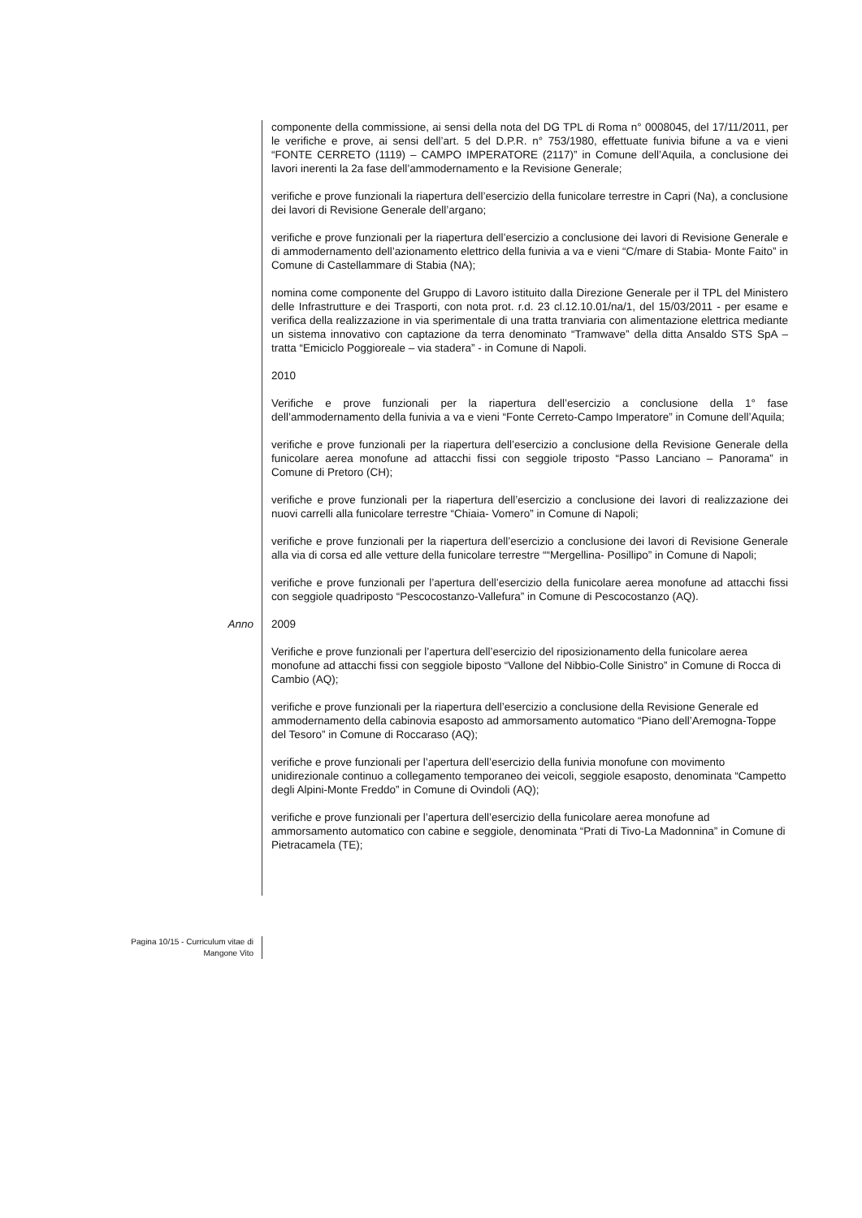componente della commissione, ai sensi della nota del DG TPL di Roma n° 0008045, del 17/11/2011, per le verifiche e prove, ai sensi dell’art. 5 del D.P.R. n° 753/1980, effettuate funivia bifune a va e vieni “FONTE CERRETO (1119) – CAMPO IMPERATORE (2117)” in Comune dell’Aquila, a conclusione dei lavori inerenti la 2a fase dell’ammodernamento e la Revisione Generale;
verifiche e prove funzionali la riapertura dell’esercizio della funicolare terrestre in Capri (Na), a conclusione dei lavori di Revisione Generale dell’argano;
verifiche e prove funzionali per la riapertura dell’esercizio a conclusione dei lavori di Revisione Generale e di ammodernamento dell’azionamento elettrico della funivia a va e vieni “C/mare di Stabia- Monte Faito” in Comune di Castellammare di Stabia (NA);
nomina come componente del Gruppo di Lavoro istituito dalla Direzione Generale per il TPL del Ministero delle Infrastrutture e dei Trasporti, con nota prot. r.d. 23 cl.12.10.01/na/1, del 15/03/2011 - per esame e verifica della realizzazione in via sperimentale di una tratta tranviaria con alimentazione elettrica mediante un sistema innovativo con captazione da terra denominato “Tramwave” della ditta Ansaldo STS SpA – tratta “Emiciclo Poggioreale – via stadera” - in Comune di Napoli.
2010
Verifiche e prove funzionali per la riapertura dell’esercizio a conclusione della 1° fase dell’ammodernamento della funivia a va e vieni “Fonte Cerreto-Campo Imperatore” in Comune dell’Aquila;
verifiche e prove funzionali per la riapertura dell’esercizio a conclusione della Revisione Generale della funicolare aerea monofune ad attacchi fissi con seggiole triposto “Passo Lanciano – Panorama” in Comune di Pretoro (CH);
verifiche e prove funzionali per la riapertura dell’esercizio a conclusione dei lavori di realizzazione dei nuovi carrelli alla funicolare terrestre “Chiaia- Vomero” in Comune di Napoli;
verifiche e prove funzionali per la riapertura dell’esercizio a conclusione dei lavori di Revisione Generale alla via di corsa ed alle vetture della funicolare terrestre ““Mergellina- Posillipo” in Comune di Napoli;
verifiche e prove funzionali per l’apertura dell’esercizio della funicolare aerea monofune ad attacchi fissi con seggiole quadriposto “Pescocostanzo-Vallefura” in Comune di Pescocostanzo (AQ).
Anno 2009
Verifiche e prove funzionali per l’apertura dell’esercizio del riposizionamento della funicolare aerea monofune ad attacchi fissi con seggiole biposto “Vallone del Nibbio-Colle Sinistro” in Comune di Rocca di Cambio (AQ);
verifiche e prove funzionali per la riapertura dell’esercizio a conclusione della Revisione Generale ed ammodernamento della cabinovia esaposto ad ammorsamento automatico “Piano dell’Aremogna-Toppe del Tesoro” in Comune di Roccaraso (AQ);
verifiche e prove funzionali per l’apertura dell’esercizio della funivia monofune con movimento unidirezionale continuo a collegamento temporaneo dei veicoli, seggiole esaposto, denominata “Campetto degli Alpini-Monte Freddo” in Comune di Ovindoli (AQ);
verifiche e prove funzionali per l’apertura dell’esercizio della funicolare aerea monofune ad ammorsamento automatico con cabine e seggiole, denominata “Prati di Tivo-La Madonnina” in Comune di Pietracamela (TE);
Pagina 10/15 - Curriculum vitae di
Mangone Vito